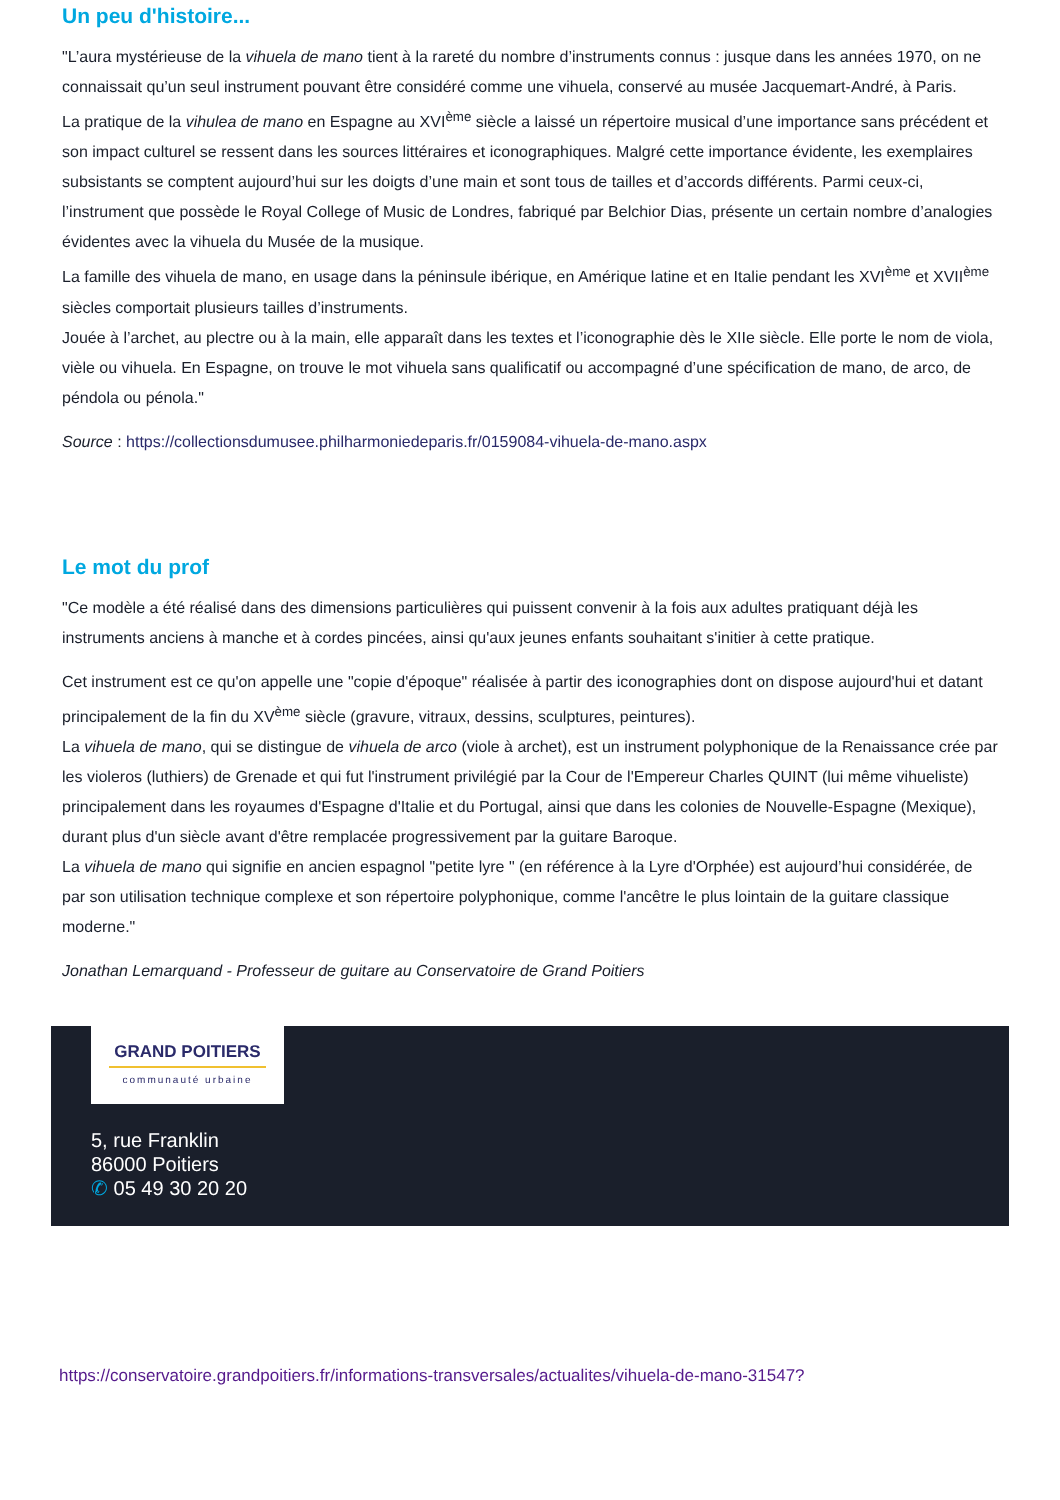Un peu d'histoire...
"L’aura mystérieuse de la vihuela de mano tient à la rareté du nombre d’instruments connus : jusque dans les années 1970, on ne connaissait qu’un seul instrument pouvant être considéré comme une vihuela, conservé au musée Jacquemart-André, à Paris.
La pratique de la vihulea de mano en Espagne au XVI<sup>ème</sup> siècle a laissé un répertoire musical d’une importance sans précédent et son impact culturel se ressent dans les sources littéraires et iconographiques. Malgré cette importance évidente, les exemplaires subsistants se comptent aujourd’hui sur les doigts d’une main et sont tous de tailles et d’accords différents. Parmi ceux-ci, l’instrument que possède le Royal College of Music de Londres, fabriqué par Belchior Dias, présente un certain nombre d’analogies évidentes avec la vihuela du Musée de la musique.
La famille des vihuela de mano, en usage dans la péninsule ibérique, en Amérique latine et en Italie pendant les XVI<sup>ème</sup> et XVII<sup>ème</sup> siècles comportait plusieurs tailles d’instruments.
Jouée à l’archet, au plectre ou à la main, elle apparaît dans les textes et l’iconographie dès le XIIe siècle. Elle porte le nom de viola, vièle ou vihuela. En Espagne, on trouve le mot vihuela sans qualificatif ou accompagné d’une spécification de mano, de arco, de péndola ou pénola."
Source : https://collectionsdumusee.philharmoniedeparis.fr/0159084-vihuela-de-mano.aspx
Le mot du prof
"Ce modèle a été réalisé dans des dimensions particulières qui puissent convenir à la fois aux adultes pratiquant déjà les instruments anciens à manche et à cordes pincées, ainsi qu'aux jeunes enfants souhaitant s'initier à cette pratique.
Cet instrument est ce qu'on appelle une "copie d'époque" réalisée à partir des iconographies dont on dispose aujourd'hui et datant principalement de la fin du XV<sup>ème</sup> siècle (gravure, vitraux, dessins, sculptures, peintures).
La vihuela de mano, qui se distingue de vihuela de arco (viole à archet), est un instrument polyphonique de la Renaissance crée par les violeros (luthiers) de Grenade et qui fut l'instrument privilégié par la Cour de l'Empereur Charles QUINT (lui même vihueliste) principalement dans les royaumes d'Espagne d'Italie et du Portugal, ainsi que dans les colonies de Nouvelle-Espagne (Mexique), durant plus d'un siècle avant d'être remplacée progressivement par la guitare Baroque.
La vihuela de mano qui signifie en ancien espagnol "petite lyre " (en référence à la Lyre d'Orphée) est aujourd’hui considérée, de par son utilisation technique complexe et son répertoire polyphonique, comme l'ancêtre le plus lointain de la guitare classique moderne."
Jonathan Lemarquand - Professeur de guitare au Conservatoire de Grand Poitiers
GRAND POITIERS
communauté urbaine
5, rue Franklin
86000 Poitiers
✆ 05 49 30 20 20
https://conservatoire.grandpoitiers.fr/informations-transversales/actualites/vihuela-de-mano-31547?